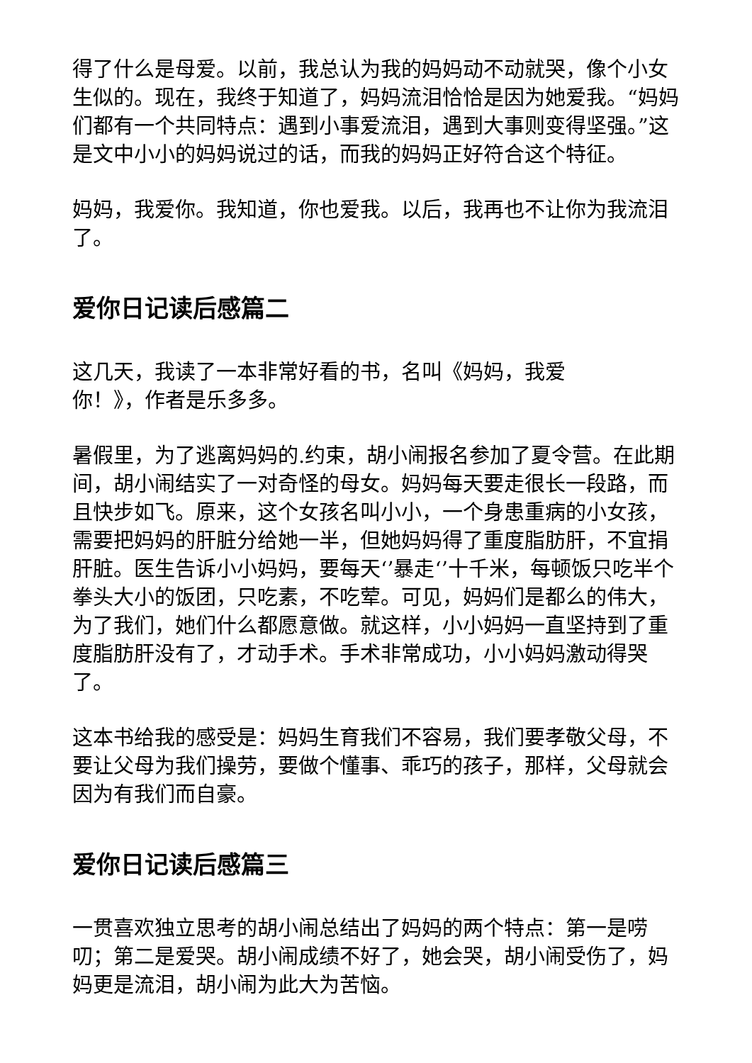得了什么是母爱。以前，我总认为我的妈妈动不动就哭，像个小女生似的。现在，我终于知道了，妈妈流泪恰恰是因为她爱我。“妈妈们都有一个共同特点：遇到小事爱流泪，遇到大事则变得坚强。”这是文中小小的妈妈说过的话，而我的妈妈正好符合这个特征。
妈妈，我爱你。我知道，你也爱我。以后，我再也不让你为我流泪了。
爱你日记读后感篇二
这几天，我读了一本非常好看的书，名叫《妈妈，我爱
你！》，作者是乐多多。
暑假里，为了逃离妈妈的.约束，胡小闹报名参加了夏令营。在此期间，胡小闹结实了一对奇怪的母女。妈妈每天要走很长一段路，而且快步如飞。原来，这个女孩名叫小小，一个身患重病的小女孩，需要把妈妈的肝脏分给她一半，但她妈妈得了重度脂肪肝，不宜捐肝脏。医生告诉小小妈妈，要每天‘’暴走‘’十千米，每顿饭只吃半个拳头大小的饭团，只吃素，不吃荤。可见，妈妈们是都么的伟大，为了我们，她们什么都愿意做。就这样，小小妈妈一直坚持到了重度脂肪肝没有了，才动手术。手术非常成功，小小妈妈激动得哭了。
这本书给我的感受是：妈妈生育我们不容易，我们要孝敬父母，不要让父母为我们操劳，要做个懂事、乖巧的孩子，那样，父母就会因为有我们而自豪。
爱你日记读后感篇三
一贯喜欢独立思考的胡小闹总结出了妈妈的两个特点：第一是唠叨；第二是爱哭。胡小闹成绩不好了，她会哭，胡小闹受伤了，妈妈更是流泪，胡小闹为此大为苦恼。